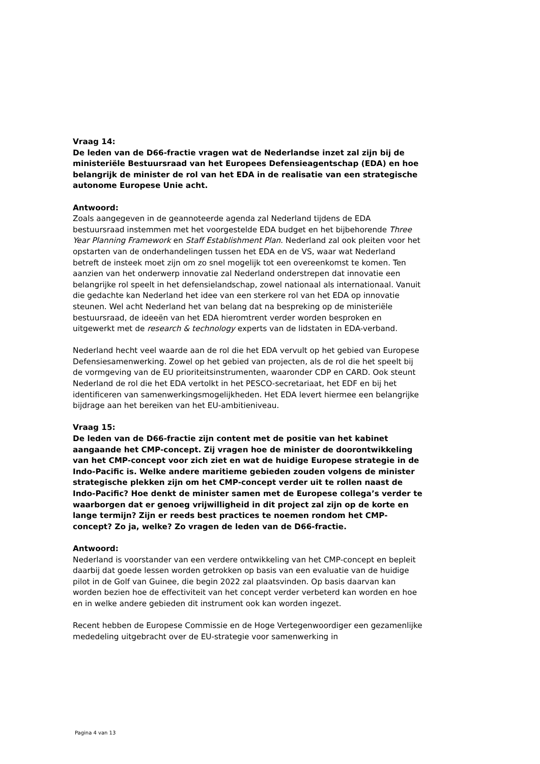Vraag 14:
De leden van de D66-fractie vragen wat de Nederlandse inzet zal zijn bij de ministeriële Bestuursraad van het Europees Defensieagentschap (EDA) en hoe belangrijk de minister de rol van het EDA in de realisatie van een strategische autonome Europese Unie acht.
Antwoord:
Zoals aangegeven in de geannoteerde agenda zal Nederland tijdens de EDA bestuursraad instemmen met het voorgestelde EDA budget en het bijbehorende Three Year Planning Framework en Staff Establishment Plan. Nederland zal ook pleiten voor het opstarten van de onderhandelingen tussen het EDA en de VS, waar wat Nederland betreft de insteek moet zijn om zo snel mogelijk tot een overeenkomst te komen. Ten aanzien van het onderwerp innovatie zal Nederland onderstrepen dat innovatie een belangrijke rol speelt in het defensielandschap, zowel nationaal als internationaal. Vanuit die gedachte kan Nederland het idee van een sterkere rol van het EDA op innovatie steunen. Wel acht Nederland het van belang dat na bespreking op de ministeriële bestuursraad, de ideeën van het EDA hieromtrent verder worden besproken en uitgewerkt met de research & technology experts van de lidstaten in EDA-verband.
Nederland hecht veel waarde aan de rol die het EDA vervult op het gebied van Europese Defensiesamenwerking. Zowel op het gebied van projecten, als de rol die het speelt bij de vormgeving van de EU prioriteitsinstrumenten, waaronder CDP en CARD. Ook steunt Nederland de rol die het EDA vertolkt in het PESCO-secretariaat, het EDF en bij het identificeren van samenwerkingsmogelijkheden. Het EDA levert hiermee een belangrijke bijdrage aan het bereiken van het EU-ambitieniveau.
Vraag 15:
De leden van de D66-fractie zijn content met de positie van het kabinet aangaande het CMP-concept. Zij vragen hoe de minister de doorontwikkeling van het CMP-concept voor zich ziet en wat de huidige Europese strategie in de Indo-Pacific is. Welke andere maritieme gebieden zouden volgens de minister strategische plekken zijn om het CMP-concept verder uit te rollen naast de Indo-Pacific? Hoe denkt de minister samen met de Europese collega’s verder te waarborgen dat er genoeg vrijwilligheid in dit project zal zijn op de korte en lange termijn? Zijn er reeds best practices te noemen rondom het CMP-concept? Zo ja, welke? Zo vragen de leden van de D66-fractie.
Antwoord:
Nederland is voorstander van een verdere ontwikkeling van het CMP-concept en bepleit daarbij dat goede lessen worden getrokken op basis van een evaluatie van de huidige pilot in de Golf van Guinee, die begin 2022 zal plaatsvinden. Op basis daarvan kan worden bezien hoe de effectiviteit van het concept verder verbeterd kan worden en hoe en in welke andere gebieden dit instrument ook kan worden ingezet.
Recent hebben de Europese Commissie en de Hoge Vertegenwoordiger een gezamenlijke mededeling uitgebracht over de EU-strategie voor samenwerking in
Pagina 4 van 13